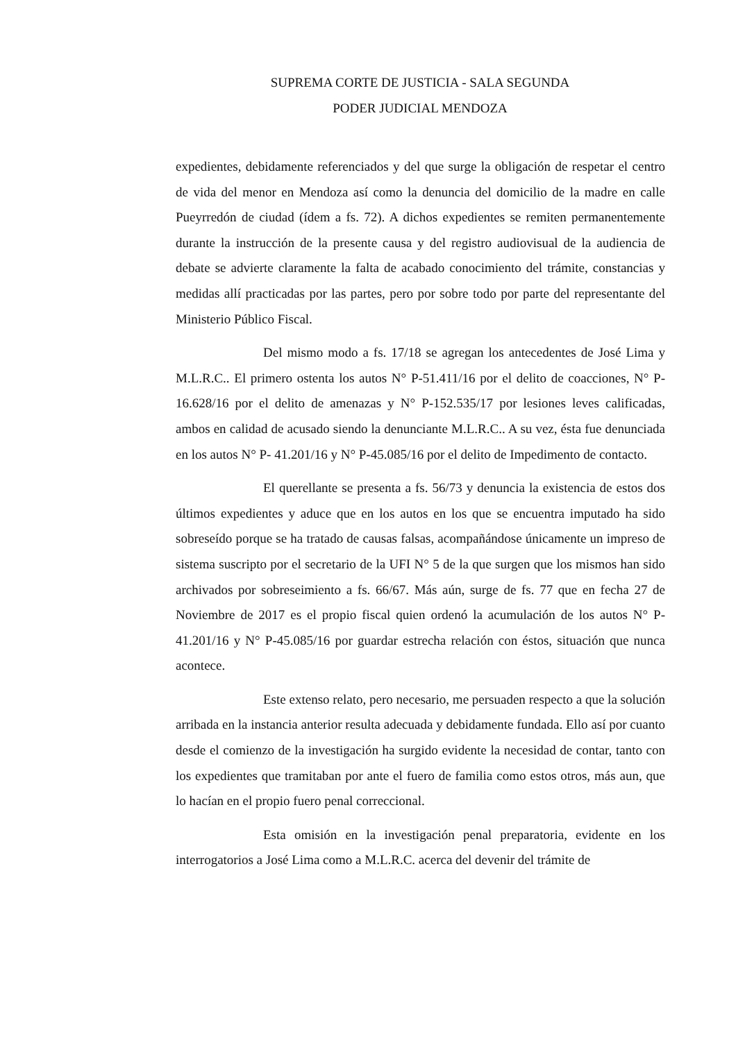SUPREMA CORTE DE JUSTICIA - SALA SEGUNDA
PODER JUDICIAL MENDOZA
expedientes, debidamente referenciados y del que surge la obligación de respetar el centro de vida del menor en Mendoza así como la denuncia del domicilio de la madre en calle Pueyrredón de ciudad (ídem a fs. 72). A dichos expedientes se remiten permanentemente durante la instrucción de la presente causa y del registro audiovisual de la audiencia de debate se advierte claramente la falta de acabado conocimiento del trámite, constancias y medidas allí practicadas por las partes, pero por sobre todo por parte del representante del Ministerio Público Fiscal.
Del mismo modo a fs. 17/18 se agregan los antecedentes de José Lima y M.L.R.C.. El primero ostenta los autos N° P-51.411/16 por el delito de coacciones, N° P-16.628/16 por el delito de amenazas y N° P-152.535/17 por lesiones leves calificadas, ambos en calidad de acusado siendo la denunciante M.L.R.C.. A su vez, ésta fue denunciada en los autos N° P- 41.201/16 y N° P-45.085/16 por el delito de Impedimento de contacto.
El querellante se presenta a fs. 56/73 y denuncia la existencia de estos dos últimos expedientes y aduce que en los autos en los que se encuentra imputado ha sido sobreseído porque se ha tratado de causas falsas, acompañándose únicamente un impreso de sistema suscripto por el secretario de la UFI N° 5 de la que surgen que los mismos han sido archivados por sobreseimiento a fs. 66/67. Más aún, surge de fs. 77 que en fecha 27 de Noviembre de 2017 es el propio fiscal quien ordenó la acumulación de los autos N° P-41.201/16 y N° P-45.085/16 por guardar estrecha relación con éstos, situación que nunca acontece.
Este extenso relato, pero necesario, me persuaden respecto a que la solución arribada en la instancia anterior resulta adecuada y debidamente fundada. Ello así por cuanto desde el comienzo de la investigación ha surgido evidente la necesidad de contar, tanto con los expedientes que tramitaban por ante el fuero de familia como estos otros, más aun, que lo hacían en el propio fuero penal correccional.
Esta omisión en la investigación penal preparatoria, evidente en los interrogatorios a José Lima como a M.L.R.C. acerca del devenir del trámite de